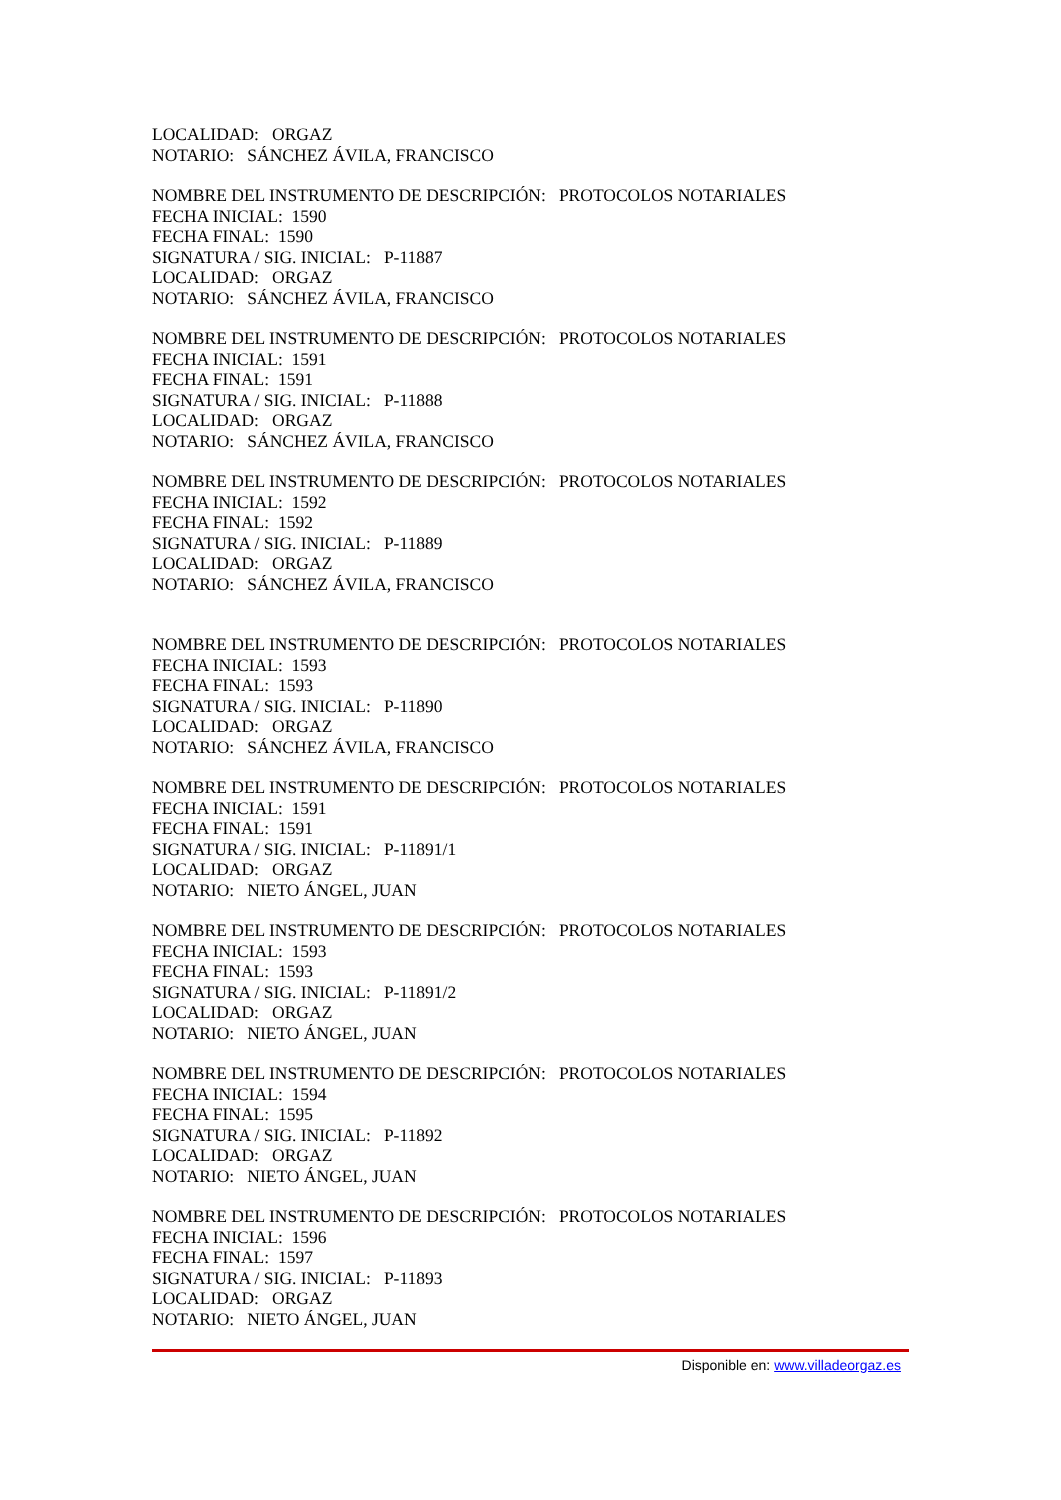LOCALIDAD: ORGAZ
NOTARIO: SÁNCHEZ ÁVILA, FRANCISCO
NOMBRE DEL INSTRUMENTO DE DESCRIPCIÓN: PROTOCOLOS NOTARIALES
FECHA INICIAL: 1590
FECHA FINAL: 1590
SIGNATURA / SIG. INICIAL: P-11887
LOCALIDAD: ORGAZ
NOTARIO: SÁNCHEZ ÁVILA, FRANCISCO
NOMBRE DEL INSTRUMENTO DE DESCRIPCIÓN: PROTOCOLOS NOTARIALES
FECHA INICIAL: 1591
FECHA FINAL: 1591
SIGNATURA / SIG. INICIAL: P-11888
LOCALIDAD: ORGAZ
NOTARIO: SÁNCHEZ ÁVILA, FRANCISCO
NOMBRE DEL INSTRUMENTO DE DESCRIPCIÓN: PROTOCOLOS NOTARIALES
FECHA INICIAL: 1592
FECHA FINAL: 1592
SIGNATURA / SIG. INICIAL: P-11889
LOCALIDAD: ORGAZ
NOTARIO: SÁNCHEZ ÁVILA, FRANCISCO
NOMBRE DEL INSTRUMENTO DE DESCRIPCIÓN: PROTOCOLOS NOTARIALES
FECHA INICIAL: 1593
FECHA FINAL: 1593
SIGNATURA / SIG. INICIAL: P-11890
LOCALIDAD: ORGAZ
NOTARIO: SÁNCHEZ ÁVILA, FRANCISCO
NOMBRE DEL INSTRUMENTO DE DESCRIPCIÓN: PROTOCOLOS NOTARIALES
FECHA INICIAL: 1591
FECHA FINAL: 1591
SIGNATURA / SIG. INICIAL: P-11891/1
LOCALIDAD: ORGAZ
NOTARIO: NIETO ÁNGEL, JUAN
NOMBRE DEL INSTRUMENTO DE DESCRIPCIÓN: PROTOCOLOS NOTARIALES
FECHA INICIAL: 1593
FECHA FINAL: 1593
SIGNATURA / SIG. INICIAL: P-11891/2
LOCALIDAD: ORGAZ
NOTARIO: NIETO ÁNGEL, JUAN
NOMBRE DEL INSTRUMENTO DE DESCRIPCIÓN: PROTOCOLOS NOTARIALES
FECHA INICIAL: 1594
FECHA FINAL: 1595
SIGNATURA / SIG. INICIAL: P-11892
LOCALIDAD: ORGAZ
NOTARIO: NIETO ÁNGEL, JUAN
NOMBRE DEL INSTRUMENTO DE DESCRIPCIÓN: PROTOCOLOS NOTARIALES
FECHA INICIAL: 1596
FECHA FINAL: 1597
SIGNATURA / SIG. INICIAL: P-11893
LOCALIDAD: ORGAZ
NOTARIO: NIETO ÁNGEL, JUAN
Disponible en: www.villadeorgaz.es